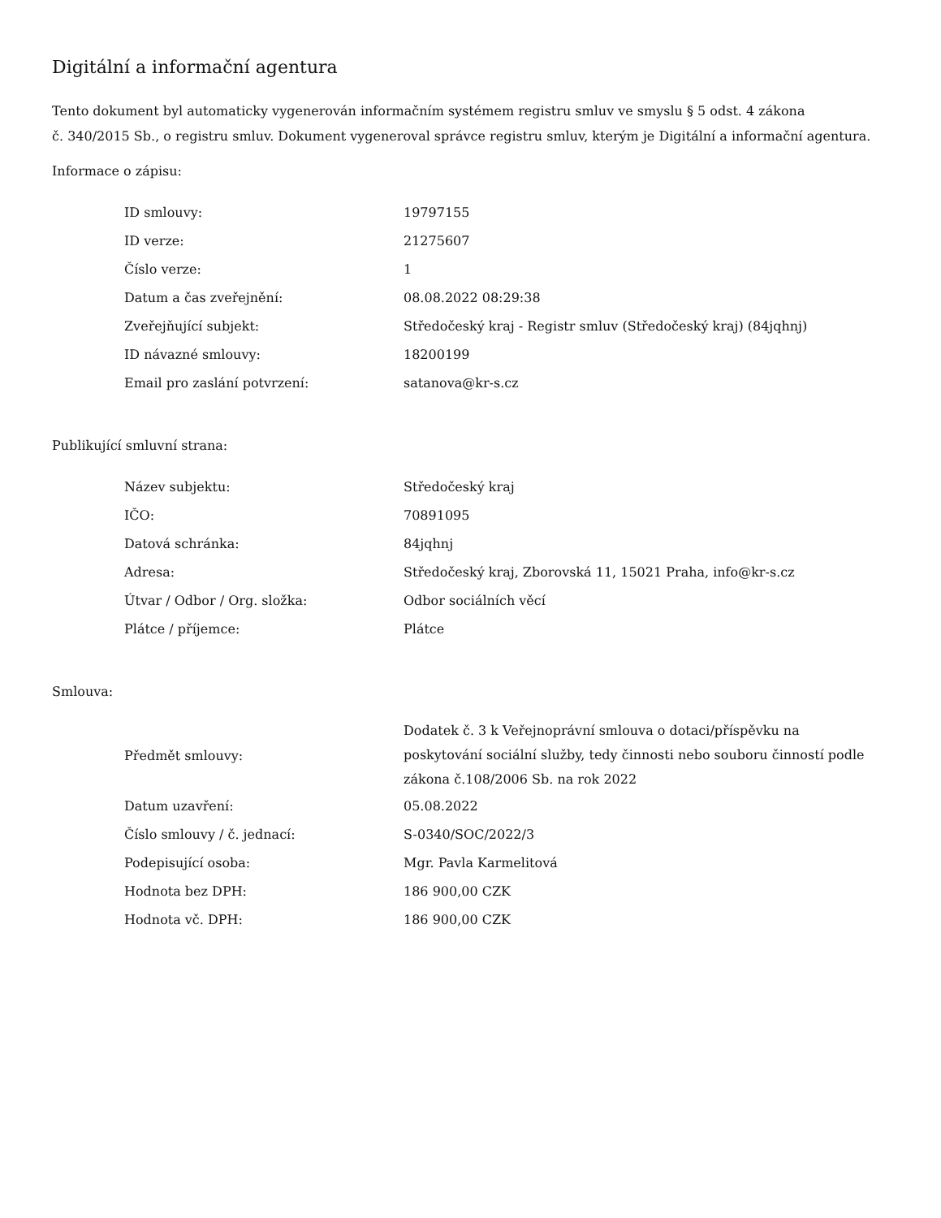Digitální a informační agentura
Tento dokument byl automaticky vygenerován informačním systémem registru smluv ve smyslu § 5 odst. 4 zákona
č. 340/2015 Sb., o registru smluv. Dokument vygeneroval správce registru smluv, kterým je Digitální a informační agentura.
Informace o zápisu:
| ID smlouvy: | 19797155 |
| ID verze: | 21275607 |
| Číslo verze: | 1 |
| Datum a čas zveřejnění: | 08.08.2022 08:29:38 |
| Zveřejňující subjekt: | Středočeský kraj - Registr smluv (Středočeský kraj) (84jqhnj) |
| ID návazné smlouvy: | 18200199 |
| Email pro zaslání potvrzení: | satanova@kr-s.cz |
Publikující smluvní strana:
| Název subjektu: | Středočeský kraj |
| IČO: | 70891095 |
| Datová schránka: | 84jqhnj |
| Adresa: | Středočeský kraj, Zborovská 11, 15021 Praha, info@kr-s.cz |
| Útvar / Odbor / Org. složka: | Odbor sociálních věcí |
| Plátce / příjemce: | Plátce |
Smlouva:
| Předmět smlouvy: | Dodatek č. 3 k Veřejnoprávní smlouva o dotaci/příspěvku na poskytování sociální služby, tedy činnosti nebo souboru činností podle zákona č.108/2006 Sb. na rok 2022 |
| Datum uzavření: | 05.08.2022 |
| Číslo smlouvy / č. jednací: | S-0340/SOC/2022/3 |
| Podepisující osoba: | Mgr. Pavla Karmelitová |
| Hodnota bez DPH: | 186 900,00 CZK |
| Hodnota vč. DPH: | 186 900,00 CZK |